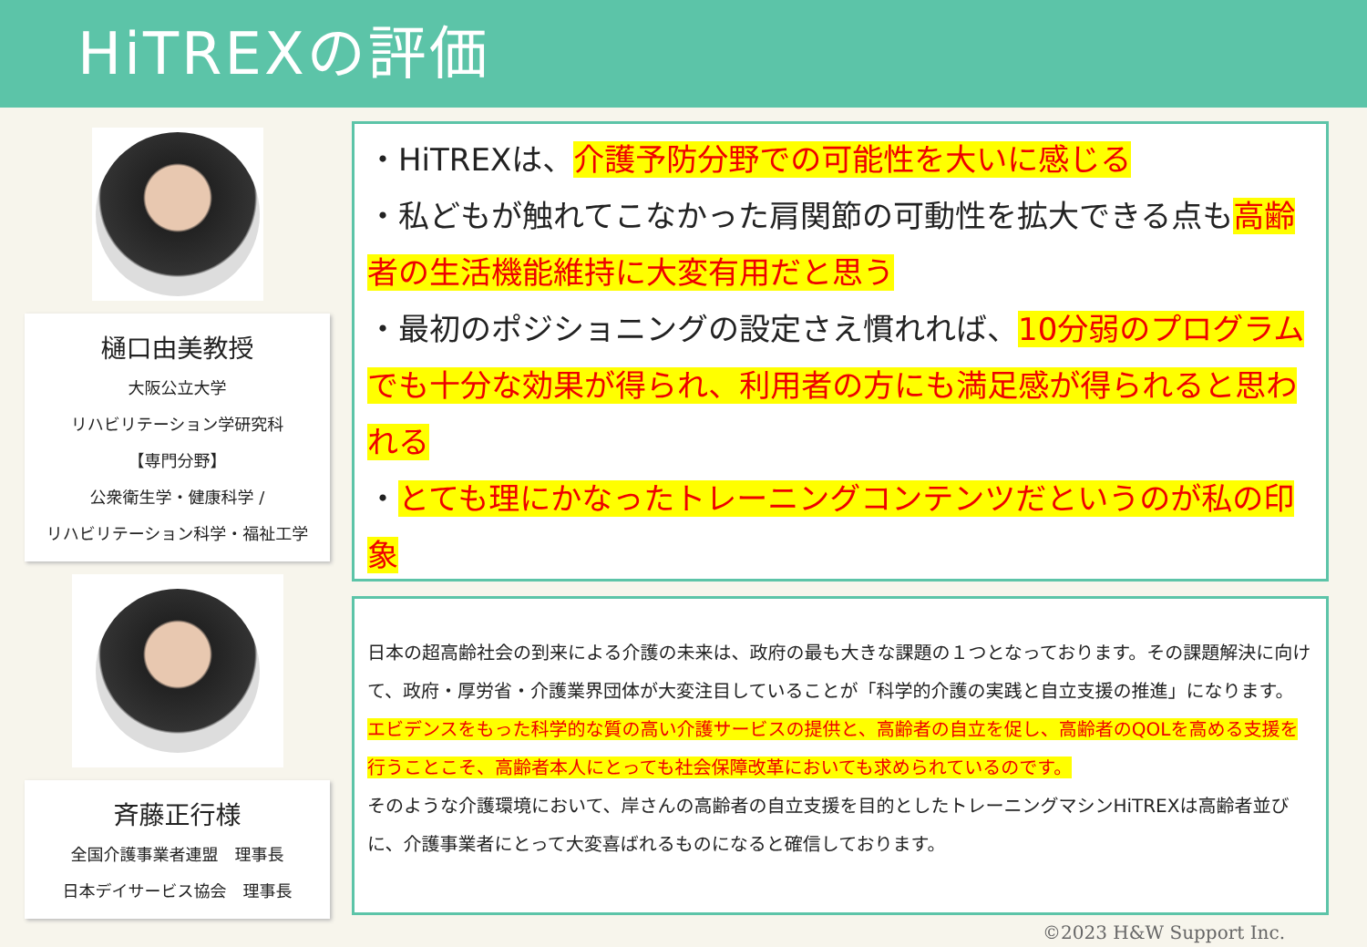HiTREXの評価
樋口由美教授
大阪公立大学
リハビリテーション学研究科
【専門分野】
公衆衛生学・健康科学 /
リハビリテーション科学・福祉工学
斉藤正行様
全国介護事業者連盟　理事長
日本デイサービス協会　理事長
・HiTREXは、介護予防分野での可能性を大いに感じる
・私どもが触れてこなかった肩関節の可動性を拡大できる点も高齢者の生活機能維持に大変有用だと思う
・最初のポジショニングの設定さえ慣れれば、10分弱のプログラムでも十分な効果が得られ、利用者の方にも満足感が得られると思われる
・とても理にかなったトレーニングコンテンツだというのが私の印象
日本の超高齢社会の到来による介護の未来は、政府の最も大きな課題の１つとなっております。その課題解決に向けて、政府・厚労省・介護業界団体が大変注目していることが「科学的介護の実践と自立支援の推進」になります。
エビデンスをもった科学的な質の高い介護サービスの提供と、高齢者の自立を促し、高齢者のQOLを高める支援を行うことこそ、高齢者本人にとっても社会保障改革においても求められているのです。
そのような介護環境において、岸さんの高齢者の自立支援を目的としたトレーニングマシンHiTREXは高齢者並びに、介護事業者にとって大変喜ばれるものになると確信しております。
©2023 H&W Support Inc.